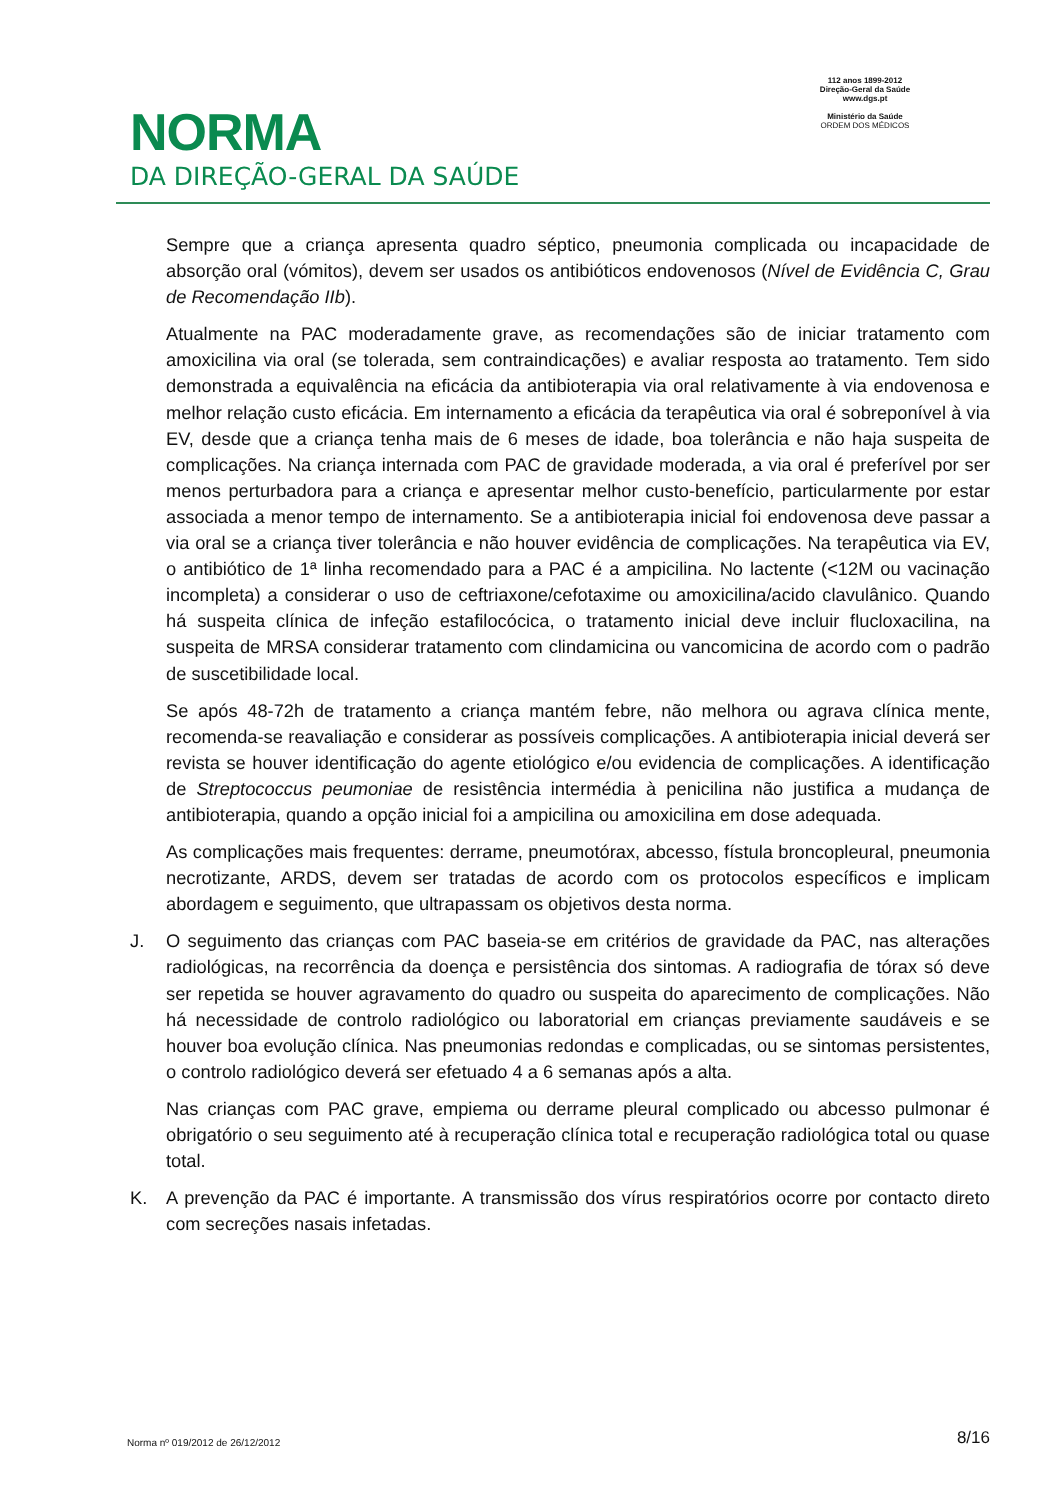NORMA
DA DIREÇÃO-GERAL DA SAÚDE
112 anos 1899-2012
Direção-Geral da Saúde
www.dgs.pt
Ministério da Saúde
ORDEM DOS MÉDICOS
Sempre que a criança apresenta quadro séptico, pneumonia complicada ou incapacidade de absorção oral (vómitos), devem ser usados os antibióticos endovenosos (Nível de Evidência C, Grau de Recomendação IIb).
Atualmente na PAC moderadamente grave, as recomendações são de iniciar tratamento com amoxicilina via oral (se tolerada, sem contraindicações) e avaliar resposta ao tratamento. Tem sido demonstrada a equivalência na eficácia da antibioterapia via oral relativamente à via endovenosa e melhor relação custo eficácia. Em internamento a eficácia da terapêutica via oral é sobreponível à via EV, desde que a criança tenha mais de 6 meses de idade, boa tolerância e não haja suspeita de complicações. Na criança internada com PAC de gravidade moderada, a via oral é preferível por ser menos perturbadora para a criança e apresentar melhor custo-benefício, particularmente por estar associada a menor tempo de internamento. Se a antibioterapia inicial foi endovenosa deve passar a via oral se a criança tiver tolerância e não houver evidência de complicações. Na terapêutica via EV, o antibiótico de 1ª linha recomendado para a PAC é a ampicilina. No lactente (<12M ou vacinação incompleta) a considerar o uso de ceftriaxone/cefotaxime ou amoxicilina/acido clavulânico. Quando há suspeita clínica de infeção estafilocócica, o tratamento inicial deve incluir flucloxacilina, na suspeita de MRSA considerar tratamento com clindamicina ou vancomicina de acordo com o padrão de suscetibilidade local.
Se após 48-72h de tratamento a criança mantém febre, não melhora ou agrava clínica mente, recomenda-se reavaliação e considerar as possíveis complicações. A antibioterapia inicial deverá ser revista se houver identificação do agente etiológico e/ou evidencia de complicações. A identificação de Streptococcus peumoniae de resistência intermédia à penicilina não justifica a mudança de antibioterapia, quando a opção inicial foi a ampicilina ou amoxicilina em dose adequada.
As complicações mais frequentes: derrame, pneumotórax, abcesso, fístula broncopleural, pneumonia necrotizante, ARDS, devem ser tratadas de acordo com os protocolos específicos e implicam abordagem e seguimento, que ultrapassam os objetivos desta norma.
J. O seguimento das crianças com PAC baseia-se em critérios de gravidade da PAC, nas alterações radiológicas, na recorrência da doença e persistência dos sintomas. A radiografia de tórax só deve ser repetida se houver agravamento do quadro ou suspeita do aparecimento de complicações. Não há necessidade de controlo radiológico ou laboratorial em crianças previamente saudáveis e se houver boa evolução clínica. Nas pneumonias redondas e complicadas, ou se sintomas persistentes, o controlo radiológico deverá ser efetuado 4 a 6 semanas após a alta.
Nas crianças com PAC grave, empiema ou derrame pleural complicado ou abcesso pulmonar é obrigatório o seu seguimento até à recuperação clínica total e recuperação radiológica total ou quase total.
K. A prevenção da PAC é importante. A transmissão dos vírus respiratórios ocorre por contacto direto com secreções nasais infetadas.
Norma nº 019/2012 de 26/12/2012 8/16